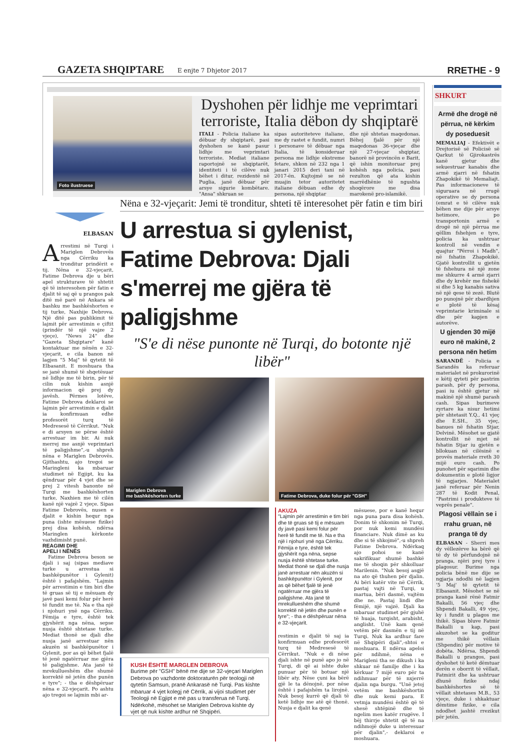GAZETA SHQIPTARE
E enjte 7 Dhjetor 2017
RRETHE - 9
Foto ilustruese
Dyshohen për lidhje me veprimtari terroriste, Italia dëbon dy shqiptarë
ITALI - Policia italiane ka dëbuar dy shqiptarë, pasi dyshohen se kanë pasur lidhje me veprimtari terroriste. Mediat italiane raportojnë se shqiptarët, identiteti i të cilëve nuk bëhet i ditur, rezidentë në Puglia, janë dëbuar për arsye sigurie kombëtare. "Ansa" shkruan se
sipas autoriteteve italiane, me dy rastet e fundit, numri i personave të dëbuar nga Italia, të konsideruar persona me lidhje ekstreme fetare, shkon në 232 nga 1 janari 2015 deri tani në 2017-ën. Kujtojmë se në muajin tetor autoritetet italiane dëbuan edhe dy persona, një shqiptar
dhe një shtetas maqedonas. Bëhej fjalë për një maqedonas 36-vjeçar dhe një 27-vjeçar shqiptar, banorë në provincën e Barit, që ishin monitoruar prej kohësh nga policia, pasi rezulton që ata kishin marrëdhënie të ngushta shoqërore me disa marokenë pro-islamikë.
ELBASAN
Arrestimi në Turqi i Mariglen Debrovës nga Cërriku ka tronditur prindërit e tij. Nëna e 32-vjeçarit, Fatime Debrova dje u bëri apel strukturave të shtetit që të interesohen për fatin e djalit të saj që u prangos pak ditë më parë në Ankara së bashku me bashkëshorten e tij turke, Naxhije Debrova. Një ditë pas publikimit të lajmit për arrestimin e çiftit (prindër të një vajze 2 vjeçe), "News 24" dhe "Gazeta Shqiptare" kanë kontaktuar me nënën e 32-vjeçarit, e cila banon në lagjen "5 Maj" të qytetit të Elbasanit. E moshuara tha se janë shumë të shqetësuar në lidhje me të birin, për të cilin nuk kishin asnjë informacion që prej dy javësh. Përmes lotëve, Fatime Debrova deklaroi se lajmin për arrestimin e djalit ia konfirmuan edhe profesorët turq të Medresesë të Cërrikut. "Nuk e di arsyen se përse është arrestuar im bir. Ai nuk merrej me asnjë veprimtari të paligjshme",-u shpreh nëna e Mariglen Debrovës. Gjithashtu, ajo tregoi se Maringleni ka mbaruar studimet në Egjipt, ku ka qëndruar për 4 vjet dhe se prej 2 vitesh banonte në Turqi me bashkëshorten turke, Naxhien me të cilën kanë një vajzë 2 vjeçe. Sipas Fatime Debrovës, nusen e djalit e kishin hequr nga puna (ishte mësuese fizike) prej disa kohësh, ndërsa Maringlen kërkonte vazhdimisht punë.
REAGIMI DHE
APELI I NËNËS
Fatime Debrova beson se djali i saj (sipas mediave turke u arrestua si bashkëpunëtor i Gylenit) është i pafajshëm. "Lajmin për arrestimin e tim biri dhe të gruas së tij e mësuam dy javë pasi kemi folur për herë të fundit me të. Na e tha një i njohuri ynë nga Cërriku. Fëmija e tyre, është tek gjyshërit nga nëna, sepse nusja është shtetase turke. Mediat thonë se djali dhe nusja janë arrestuar nën akuzën si bashkëpunëtor i Gylenit, por as që bëhet fjalë të jenë ngatërruar me gjëra të paligjshme. Ata janë të mrekullueshëm dhe shumë korrektë në jetën dhe punën e tyre"; - tha e dëshpëruar nëna e 32-vjeçarit. Po ashtu ajo tregoi se lajmin mbi ar-
Nëna e 32-vjeçarit: Jemi të tronditur, shteti të interesohet për fatin e tim biri
U arrestua si gylenist, Fatime Debrova: Djali s'merrej me gjëra të paligjshme
"S'e di nëse punonte në Turqi, do botonte një libër"
Mariglen Debrova
me bashkëshorten turke
Fatime Debrova, duke folur për "GSH"
KUSH ËSHTË MARGLEN DEBROVA
Burime për "GSH" bënë me dije se 32-vjeçari Mariglen Debrova po vazhdonte doktoraturën për teologji në qytetin Samsun, pranë Ankarasë në Turqi. Pas kishte mbaruar 4 vjet kolegj në Cërrik, ai vijoi studimet për Teologji në Egjipt e më pas u transferua në Turqi. Ndërkohë, mësohet se Mariglen Debrova kishte dy vjet që nuk kishte ardhur në Shqipëri.
AKUZA
"Lajmin për arrestimin e tim biri dhe të gruas së tij e mësuam dy javë pasi kemi folur për herë të fundit me të. Na e tha një i njohuri ynë nga Cërriku. Fëmija e tyre, është tek gjyshërit nga nëna, sepse nusja është shtetase turke. Mediat thonë se djali dhe nusja janë arrestuar nën akuzën si bashkëpunëtor i Gylenit, por as që bëhet fjalë të jenë ngatërruar me gjëra të paligjshme. Ata janë të mrekullueshëm dhe shumë korrektë në jetën dhe punën e tyre"; - tha e dëshpëruar nëna e 32-vjeçarit.
restimin e djalit të saj ia konfirmuan edhe profesorët turq të Medresesë të Cërrikut. "Nuk e di nëse djali ishte në punë apo jo në Turqi, di që ai ishte duke punuar për të botuar një libër aty. Nëse çuni ka bërë gjë le ta dënojnë, por nëse është i pafajshëm ta lirojnë. Nuk besoj kurrë që djali të ketë lidhje me atë që thonë. Nusja e djalit ka qenë
mësuese, por e kanë hequr nga puna para disa kohësh. Donim të shkonim në Turqi, por nuk kemi mundësi financiare. Nuk dimë as ku dhe si të shkojmë",-u shpreh Fatime Debrova. Ndërkaq ajo pohoi se kanë sakrifikuar shumë bashkë me të shoqin për shkolluar Marilenin. "Nuk besoj asgjë na ato që thuhen për djalin. Ai bëri katër vite në Cërrik, pastaj vajti në Turqi, u martua, bëri dasmë, vajtëm dhe ne. Pastaj lindi dhe fëmijë, një vajzë. Djali ka mbaruar studimet për gjuhë të huaja, turqisht, arabisht, anglisht. Unë kam qenë vetëm për dasmën e tij në Turqi. Nuk ka ardhur fare në Shqipëri djali",-shtoi e moshuara. E ndërsa apeloi për ndihmë, nëna e Marigleni tha se dikush i ka shkuar në familje dhe i ka kërkuar 7 mijë euro për ta ndihmuar për të nxjerrë djalin nga burgu. "Unë jetoj vetëm me bashkëshortin dhe nuk kemi para. E vetmja mundësi është që të shesë shtëpinë dhe të ngelim mes katër rrugëve. I bëj thirrje shtetit që të na ndihmojë duke u interesuar për djalin",- deklaroi e moshuara.
SHKURT
Armë dhe drogë në përrua, në kërkim dy poseduesit
MEMALIAJ - Efektivët e Drejtorisë së Policisë së Qarkut të Gjirokastrës kanë gjetur dhe sekuestruar kanabis dhe armë zjarri në fshatin Zhapokikë të Memaliajt. Pas informacioneve të siguruara në rrugë operative se dy persona (emrat e të cilëve nuk bëhen me dije për arsye hetimore, po transportonin armë e drogë në një përrua me qëllim fshehjen e tyre, policia ka ushtruar kontroll në vendin e quajtur "Përroi i Madh", në fshatin Zhapokikë. Gjatë kontrollit u gjetën të fshehura në një zone me shkurre 4 armë zjarri dhe dy krehër me fishekë si dhe 5 kg kanabis sativa në një qese të zezë. Blutë po punojnë për zbardhjen e plotë të kësaj veprimtarie kriminale si dhe për kapjen e autorëve.
U gjenden 30 mijë euro në makinë, 2 persona nën hetim
SARANDË - Policia e Sarandës ka referuar materialet në prokurorinë e këtij qyteti për pastrim parash, për dy persona, pasi iu është gjetur në makinë një shumë parash cash. Sipas burimeve zyrtare ka nisur hetimi për shtetasit Y.Q., 41 vjeç dhe E.SH., 35 vjeç, banues në fshatin Stjar, Delvinë. Mësohet se gjatë kontrollit në mjet në fshatin Stjar iu gjetën e bllokuan në cilësinë e provës materiale rreth 30 mijë euro cash. Po punohet për sqarimin dhe dokumentin e plotë ligjor të ngjarjes. Materialet janë referuar për Nenin 287 të Kodit Penal, "Pastrimi i produkteve të veprës penale".
Plagosi vëllain se i rrahu gruan, në pranga të dy
ELBASAN - Sherri mes dy vëllezërve ka bërë që të dy të përfundojnë në pranga, njëri prej tyre i plagosur. Burime nga policia bënë me dije se ngjarja ndodhi në lagjen '5 Maj' të qytetit të Elbasanit. Mësohet se në pranga kanë rënë Fatmir Bakalli, 56 vjeç dhe Shpendi Bakalli, 49 vjeç, ky i fundit u plagos me thikë. Sipas bluve Fatmir Bakalli u kap, pasi akuzohet se ka goditur me thikë vëllain (Shpendin) për motive të dobëta. Ndërsa, Shpendi Bakalli u prangos, pasi dyshohet të ketë dëmtuar derën e oborrit të vëllait, Fatmirit dhe ka ushtruar dhunë fizike ndaj bashkëshortes së të vëllait shtetases M.B., 53 vjeçe, duke i shkaktuar dëmtime fizike, e cila ndodhet jashtë rrezikut për jetën.